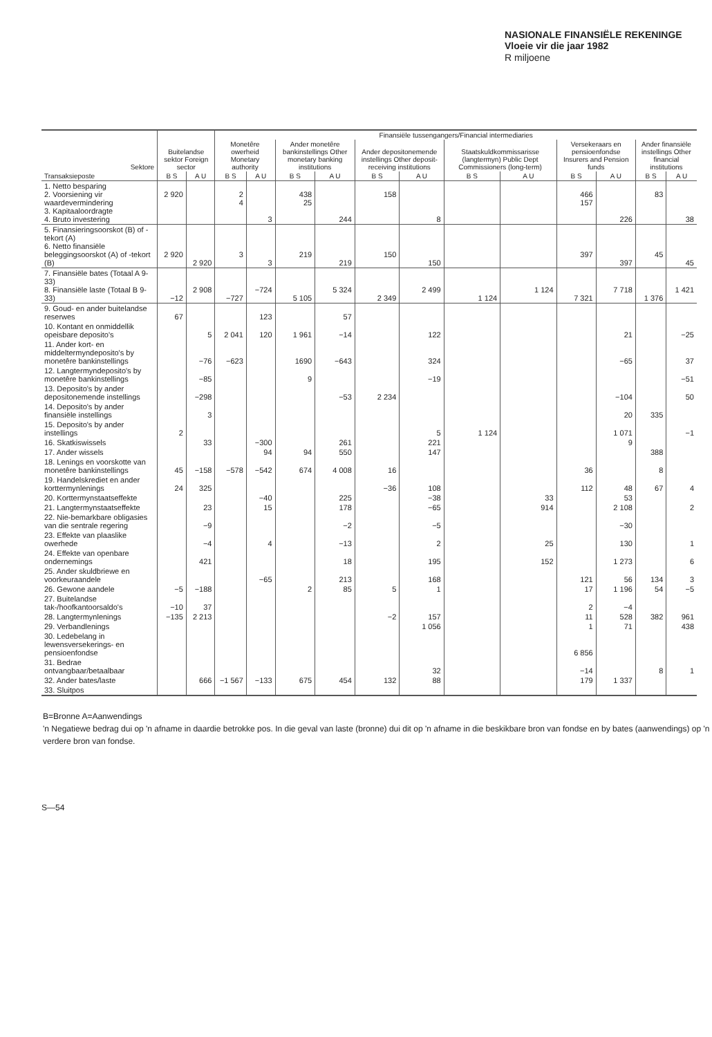NASIONALE FINANSIËLE REKENINGE
Vloeie vir die jaar 1982
R miljoene
| Sektore | Buitelandse sektor Foreign sector | | Finansiële tussengangers/Financial intermediaries | | | | | | | | | | | |
| --- | --- | --- | --- | --- | --- | --- | --- | --- | --- | --- | --- | --- | --- | --- |
| | | | Monetêre owerheid Monetary authority | | Ander monetêre bankinstellings Other monetary banking institutions | | Ander depositonemende instellings Other deposit-receiving institutions | | Staatskuldkommissarisse (langtermyn) Public Dept Commissioners (long-term) | | Versekeraars en pensioenfondse Insurers and Pension funds | | Ander finansiële instellings Other financial institutions | |
| Transaksieposte | B S | A U | B S | A U | B S | A U | B S | A U | B S | A U | B S | A U | B S | A U |
| 1. Netto besparing 2. Voorsiening vir waardevermindering 3. Kapitaaloordragte 4. Bruto investering | 2 920 | | 2 4 | 3 | 438 25 | 244 | 158 | 8 | | | 466 157 | 226 | 83 | 38 |
| 5. Finansieringsoorskot (B) of -tekort (A) 6. Netto finansiële beleggingsoorskot (A) of -tekort (B) | 2 920 | 2 920 | 3 | 3 | 219 | 219 | 150 | 150 | | | 397 | 397 | 45 | 45 |
| 7. Finansiële bates (Totaal A 9-33) 8. Finansiële laste (Totaal B 9-33) | −12 | 2 908 | −727 | −724 | 5 105 | 5 324 | 2 349 | 2 499 | 1 124 | 1 124 | 7 321 | 7 718 | 1 376 | 1 421 |
| 9. Goud- en ander buitelandse reserwes | 67 | | | 123 | | 57 | | | | | | | | |
| 10. Kontant en onmiddellik opeisbare deposito's | | 5 | 2 041 | 120 | 1 961 | −14 | | 122 | | | | 21 | | −25 |
| 11. Ander kort- en middeltermyndeposito's by monetêre bankinstellings | | −76 | −623 | | 1690 | −643 | | 324 | | | | −65 | | 37 |
| 12. Langtermyndeposito's by monetêre bankinstellings | | −85 | | | 9 | | | −19 | | | | | | −51 |
| 13. Deposito's by ander depositonemende instellings | | −298 | | | | −53 | 2 234 | | | | | −104 | | 50 |
| 14. Deposito's by ander finansiële instellings | | 3 | | | | | | | | | | 20 | 335 | |
| 15. Deposito's by ander instellings | 2 | | | | | | | 5 | 1 124 | | | 1 071 | | −1 |
| 16. Skatkiswissels | | 33 | | −300 | | 261 | | 221 | | | | 9 | | |
| 17. Ander wissels | | | | 94 | 94 | 550 | | 147 | | | | | 388 | |
| 18. Lenings en voorskotte van monetêre bankinstellings | 45 | −158 | −578 | −542 | 674 | 4 008 | 16 | | | | 36 | | 8 | |
| 19. Handelskrediet en ander korttermynlenings | 24 | 325 | | | | | −36 | 108 | | | 112 | 48 | 67 | 4 |
| 20. Korttermynstaatseffekte | | | | −40 | | 225 | | −38 | | 33 | | 53 | | |
| 21. Langtermynstaatseffekte | | 23 | | 15 | | 178 | | −65 | | 914 | | 2 108 | | 2 |
| 22. Nie-bemarkbare obligasies van die sentrale regering | | −9 | | | | −2 | | −5 | | | | −30 | | |
| 23. Effekte van plaaslike owerhede | | −4 | | 4 | | −13 | | 2 | | 25 | | 130 | | 1 |
| 24. Effekte van openbare ondernemings | | 421 | | | | 18 | | 195 | | 152 | | 1 273 | | 6 |
| 25. Ander skuldbriewe en voorkeuraandele | | | | −65 | | 213 | | 168 | | | 121 | 56 | 134 | 3 |
| 26. Gewone aandele | −5 | −188 | | | 2 | 85 | 5 | 1 | | | 17 | 1 196 | 54 | −5 |
| 27. Buitelandse tak-/hoofkantoorsaldo's | −10 | 37 | | | | | | | | | 2 | −4 | | |
| 28. Langtermynlenings | −135 | 2 213 | | | | | −2 | 157 | | | 11 | 528 | 382 | 961 |
| 29. Verbandlenings | | | | | | | | 1 056 | | | 1 | 71 | | 438 |
| 30. Ledebelang in lewensversekerings- en pensioenfondse | | | | | | | | | | | 6 856 | | | |
| 31. Bedrae ontvangbaar/betaalbaar | | | | | | | | 32 | | | −14 | | 8 | 1 |
| 32. Ander bates/laste | | 666 | −1 567 | −133 | 675 | 454 | 132 | 88 | | | 179 | 1 337 | | |
| 33. Sluitpos | | | | | | | | | | | | | | |
B=Bronne A=Aanwendings
'n Negatiewe bedrag dui op 'n afname in daardie betrokke pos. In die geval van laste (bronne) dui dit op 'n afname in die beskikbare bron van fondse en by bates (aanwendings) op 'n verdere bron van fondse.
S—54